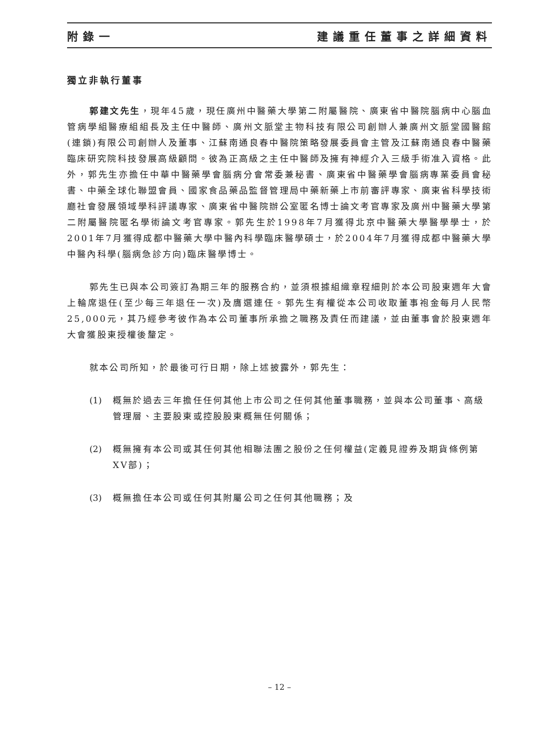附錄一 建議重任董事之詳細資料
獨立非執行董事
郭建文先生，現年45歲，現任廣州中醫藥大學第二附屬醫院、廣東省中醫院腦病中心腦血管病學組醫療組組長及主任中醫師、廣州文脈堂主物科技有限公司創辦人兼廣州文脈堂國醫館(連鎖)有限公司創辦人及董事、江蘇南通良春中醫院策略發展委員會主管及江蘇南通良春中醫藥臨床研究院科技發展高級顧問。彼為正高級之主任中醫師及擁有神經介入三級手術准入資格。此外，郭先生亦擔任中華中醫藥學會腦病分會常委兼秘書、廣東省中醫藥學會腦病專業委員會秘書、中藥全球化聯盟會員、國家食品藥品監督管理局中藥新藥上市前審評專家、廣東省科學技術廳社會發展領域學科評議專家、廣東省中醫院辦公室匿名博士論文考官專家及廣州中醫藥大學第二附屬醫院匿名學術論文考官專家。郭先生於1998年7月獲得北京中醫藥大學醫學學士，於2001年7月獲得成都中醫藥大學中醫內科學臨床醫學碩士，於2004年7月獲得成都中醫藥大學中醫內科學(腦病急診方向)臨床醫學博士。
郭先生已與本公司簽訂為期三年的服務合約，並須根據組織章程細則於本公司股東週年大會上輪席退任(至少每三年退任一次)及膺選連任。郭先生有權從本公司收取董事袍金每月人民幣25,000元，其乃經參考彼作為本公司董事所承擔之職務及責任而建議，並由董事會於股東週年大會獲股東授權後釐定。
就本公司所知，於最後可行日期，除上述披露外，郭先生：
(1) 概無於過去三年擔任任何其他上市公司之任何其他董事職務，並與本公司董事、高級管理層、主要股東或控股股東概無任何關係；
(2) 概無擁有本公司或其任何其他相聯法團之股份之任何權益(定義見證券及期貨條例第XV部)；
(3) 概無擔任本公司或任何其附屬公司之任何其他職務；及
– 12 –